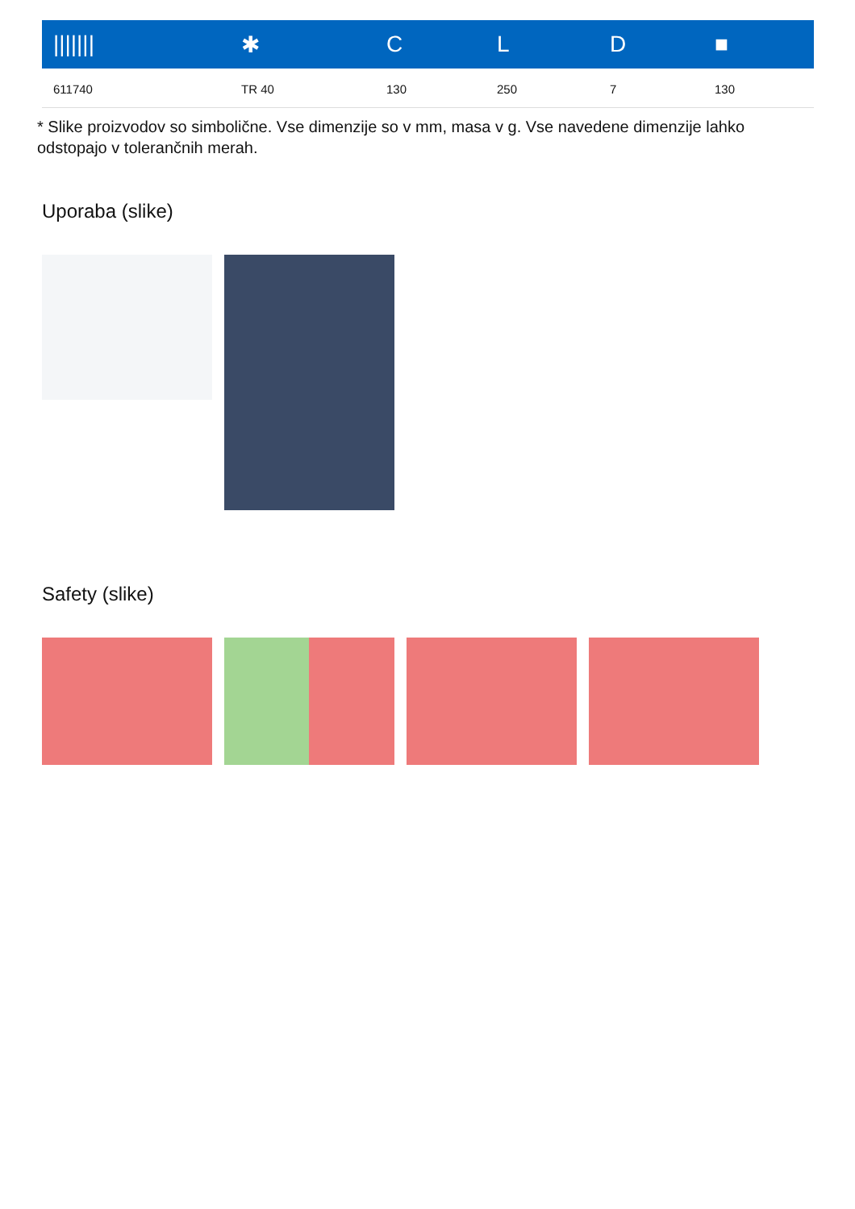| /////// | ✱ | C | L | D | ■ |
| --- | --- | --- | --- | --- | --- |
| 611740 | TR 40 | 130 | 250 | 7 | 130 |
* Slike proizvodov so simbolične. Vse dimenzije so v mm, masa v g. Vse navedene dimenzije lahko odstopajo v tolerančnih merah.
Uporaba (slike)
Safety (slike)